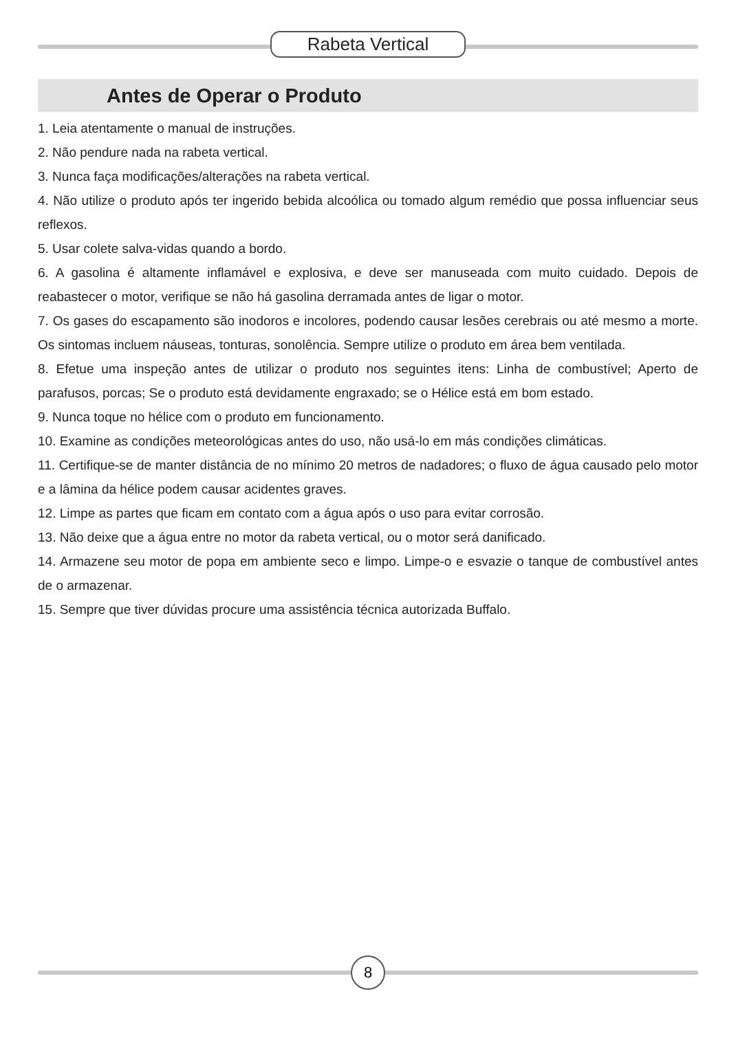Rabeta Vertical
Antes de Operar o Produto
1. Leia atentamente o manual de instruções.
2. Não pendure nada na rabeta vertical.
3. Nunca faça modificações/alterações na rabeta vertical.
4. Não utilize o produto após ter ingerido bebida alcoólica ou tomado algum remédio que possa influenciar seus reflexos.
5. Usar colete salva-vidas quando a bordo.
6. A gasolina é altamente inflamável e explosiva, e deve ser manuseada com muito cuidado. Depois de reabastecer o motor, verifique se não há gasolina derramada antes de ligar o motor.
7. Os gases do escapamento são inodoros e incolores, podendo causar lesões cerebrais ou até mesmo a morte. Os sintomas incluem náuseas, tonturas, sonolência. Sempre utilize o produto em área bem ventilada.
8. Efetue uma inspeção antes de utilizar o produto nos seguintes itens: Linha de combustível; Aperto de parafusos, porcas; Se o produto está devidamente engraxado; se o Hélice está em bom estado.
9. Nunca toque no hélice com o produto em funcionamento.
10. Examine as condições meteorológicas antes do uso, não usá-lo em más condições climáticas.
11. Certifique-se de manter distância de no mínimo 20 metros de nadadores; o fluxo de água causado pelo motor e a lâmina da hélice podem causar acidentes graves.
12. Limpe as partes que ficam em contato com a água após o uso para evitar corrosão.
13. Não deixe que a água entre no motor da rabeta vertical, ou o motor será danificado.
14. Armazene seu motor de popa em ambiente seco e limpo. Limpe-o e esvazie o tanque de combustível antes de o armazenar.
15. Sempre que tiver dúvidas procure uma assistência técnica autorizada Buffalo.
8